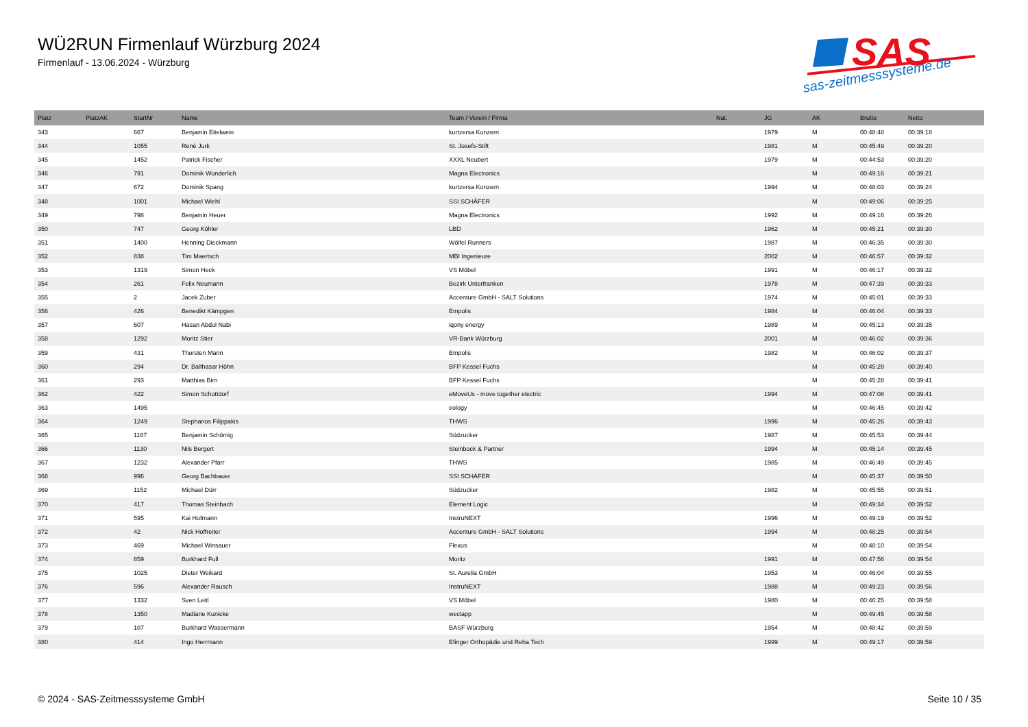WÜ2RUN Firmenlauf Würzburg 2024
Firmenlauf - 13.06.2024 - Würzburg
SAS
sas-zeitmesssysteme.de
| Platz | PlatzAK | StartNr | Name | Team / Verein / Firma | Nat. | JG | AK | Brutto | Netto |
| --- | --- | --- | --- | --- | --- | --- | --- | --- | --- |
| 343 | | 667 | Benjamin Eitelwein | kurtzersa Konzern | | 1979 | M | 00:48:48 | 00:39:18 |
| 344 | | 1055 | René Jurk | St. Josefs-Stift | | 1981 | M | 00:45:49 | 00:39:20 |
| 345 | | 1452 | Patrick Fischer | XXXL Neubert | | 1979 | M | 00:44:53 | 00:39:20 |
| 346 | | 791 | Dominik Wunderlich | Magna Electronics | | | M | 00:49:16 | 00:39:21 |
| 347 | | 672 | Dominik Spang | kurtzersa Konzern | | 1994 | M | 00:48:03 | 00:39:24 |
| 348 | | 1001 | Michael Wiehl | SSI SCHÄFER | | | M | 00:49:06 | 00:39:25 |
| 349 | | 798 | Benjamin Heuer | Magna Electronics | | 1992 | M | 00:49:16 | 00:39:26 |
| 350 | | 747 | Georg Köhler | LBD | | 1962 | M | 00:45:21 | 00:39:30 |
| 351 | | 1400 | Henning Dieckmann | Wölfel Runners | | 1987 | M | 00:46:35 | 00:39:30 |
| 352 | | 838 | Tim Maertsch | MBI Ingenieure | | 2002 | M | 00:46:57 | 00:39:32 |
| 353 | | 1319 | Simon Heck | VS Möbel | | 1991 | M | 00:46:17 | 00:39:32 |
| 354 | | 261 | Felix Neumann | Bezirk Unterfranken | | 1978 | M | 00:47:39 | 00:39:33 |
| 355 | | 2 | Jacek Zuber | Accenture GmbH - SALT Solutions | | 1974 | M | 00:45:01 | 00:39:33 |
| 356 | | 426 | Benedikt Kämpgen | Empolis | | 1984 | M | 00:46:04 | 00:39:33 |
| 357 | | 607 | Hasan Abdul Nabi | iqony energy | | 1989 | M | 00:45:13 | 00:39:35 |
| 358 | | 1292 | Moritz Stier | VR-Bank Würzburg | | 2001 | M | 00:46:02 | 00:39:36 |
| 359 | | 431 | Thorsten Mann | Empolis | | 1982 | M | 00:46:02 | 00:39:37 |
| 360 | | 294 | Dr. Balthasar Höhn | BFP Kessel Fuchs | | | M | 00:45:28 | 00:39:40 |
| 361 | | 293 | Matthias Birn | BFP Kessel Fuchs | | | M | 00:45:28 | 00:39:41 |
| 362 | | 422 | Simon Schottdorf | eMoveUs - move together electric | | 1994 | M | 00:47:08 | 00:39:41 |
| 363 | | 1495 | | eology | | | M | 00:46:45 | 00:39:42 |
| 364 | | 1249 | Stephanos Filippakis | THWS | | 1996 | M | 00:45:26 | 00:39:43 |
| 365 | | 1167 | Benjamin Schömig | Südzucker | | 1987 | M | 00:45:53 | 00:39:44 |
| 366 | | 1130 | Nils Bergert | Steinbock & Partner | | 1994 | M | 00:45:14 | 00:39:45 |
| 367 | | 1232 | Alexander Pfarr | THWS | | 1985 | M | 00:46:49 | 00:39:45 |
| 368 | | 996 | Georg Bachbauer | SSI SCHÄFER | | | M | 00:45:37 | 00:39:50 |
| 369 | | 1152 | Michael Dürr | Südzucker | | 1982 | M | 00:45:55 | 00:39:51 |
| 370 | | 417 | Thomas Steinbach | Element Logic | | | M | 00:49:34 | 00:39:52 |
| 371 | | 595 | Kai Hofmann | InstruNEXT | | 1996 | M | 00:49:19 | 00:39:52 |
| 372 | | 42 | Nick Hoffreiter | Accenture GmbH - SALT Solutions | | 1994 | M | 00:48:25 | 00:39:54 |
| 373 | | 469 | Michael Winsauer | Flexus | | | M | 00:48:10 | 00:39:54 |
| 374 | | 859 | Burkhard Full | Moritz | | 1991 | M | 00:47:56 | 00:39:54 |
| 375 | | 1025 | Dieter Weikard | St. Aurelia GmbH | | 1953 | M | 00:46:04 | 00:39:55 |
| 376 | | 596 | Alexander Rausch | InstruNEXT | | 1988 | M | 00:49:23 | 00:39:56 |
| 377 | | 1332 | Sven Leitl | VS Möbel | | 1980 | M | 00:46:25 | 00:39:58 |
| 378 | | 1350 | Madiane Kunicke | weclapp | | | M | 00:49:45 | 00:39:58 |
| 379 | | 107 | Burkhard Wassermann | BASF Würzburg | | 1954 | M | 00:48:42 | 00:39:59 |
| 380 | | 414 | Ingo Herrmann | Efinger Orthopädie und Reha Tech | | 1999 | M | 00:49:17 | 00:39:59 |
© 2024 - SAS-Zeitmesssysteme GmbH
Seite 10 / 35